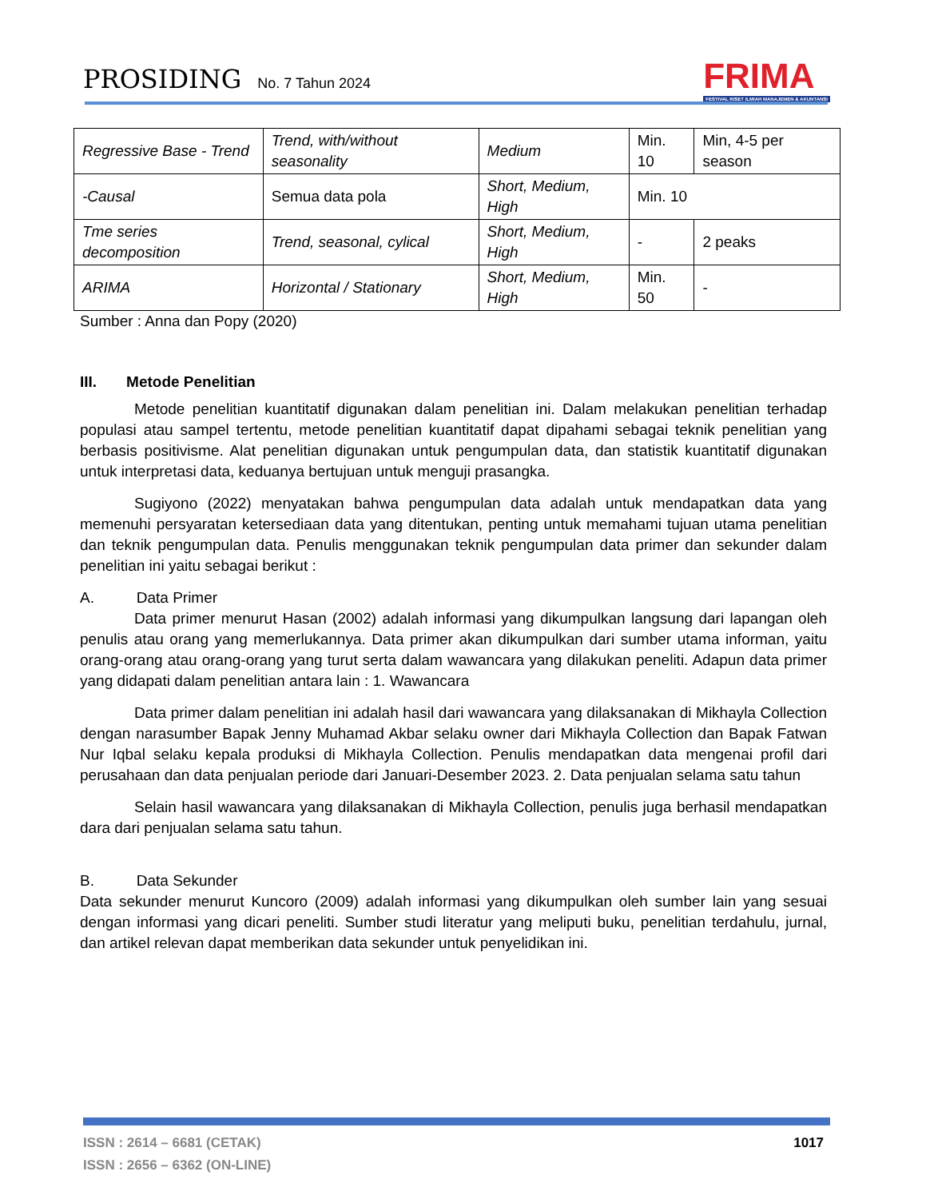PROSIDING No. 7 Tahun 2024
FRIMA
FESTIVAL RISET ILMIAH MANAJEMEN & AKUNTANSI
| Regressive Base - Trend | Trend, with/without seasonality | Medium | Min. 10 | Min, 4-5 per season |
| -Causal | Semua data pola | Short, Medium, High | Min. 10 | |
| Tme series decomposition | Trend, seasonal, cylical | Short, Medium, High | - | 2 peaks |
| ARIMA | Horizontal / Stationary | Short, Medium, High | Min. 50 | - |
Sumber : Anna dan Popy (2020)
III. Metode Penelitian
Metode penelitian kuantitatif digunakan dalam penelitian ini. Dalam melakukan penelitian terhadap populasi atau sampel tertentu, metode penelitian kuantitatif dapat dipahami sebagai teknik penelitian yang berbasis positivisme. Alat penelitian digunakan untuk pengumpulan data, dan statistik kuantitatif digunakan untuk interpretasi data, keduanya bertujuan untuk menguji prasangka.
Sugiyono (2022) menyatakan bahwa pengumpulan data adalah untuk mendapatkan data yang memenuhi persyaratan ketersediaan data yang ditentukan, penting untuk memahami tujuan utama penelitian dan teknik pengumpulan data. Penulis menggunakan teknik pengumpulan data primer dan sekunder dalam penelitian ini yaitu sebagai berikut :
A. Data Primer
Data primer menurut Hasan (2002) adalah informasi yang dikumpulkan langsung dari lapangan oleh penulis atau orang yang memerlukannya. Data primer akan dikumpulkan dari sumber utama informan, yaitu orang-orang atau orang-orang yang turut serta dalam wawancara yang dilakukan peneliti. Adapun data primer yang didapati dalam penelitian antara lain : 1. Wawancara
Data primer dalam penelitian ini adalah hasil dari wawancara yang dilaksanakan di Mikhayla Collection dengan narasumber Bapak Jenny Muhamad Akbar selaku owner dari Mikhayla Collection dan Bapak Fatwan Nur Iqbal selaku kepala produksi di Mikhayla Collection. Penulis mendapatkan data mengenai profil dari perusahaan dan data penjualan periode dari Januari-Desember 2023. 2. Data penjualan selama satu tahun
Selain hasil wawancara yang dilaksanakan di Mikhayla Collection, penulis juga berhasil mendapatkan dara dari penjualan selama satu tahun.
B. Data Sekunder
Data sekunder menurut Kuncoro (2009) adalah informasi yang dikumpulkan oleh sumber lain yang sesuai dengan informasi yang dicari peneliti. Sumber studi literatur yang meliputi buku, penelitian terdahulu, jurnal, dan artikel relevan dapat memberikan data sekunder untuk penyelidikan ini.
ISSN : 2614 – 6681 (CETAK)
ISSN : 2656 – 6362 (ON-LINE)
1017